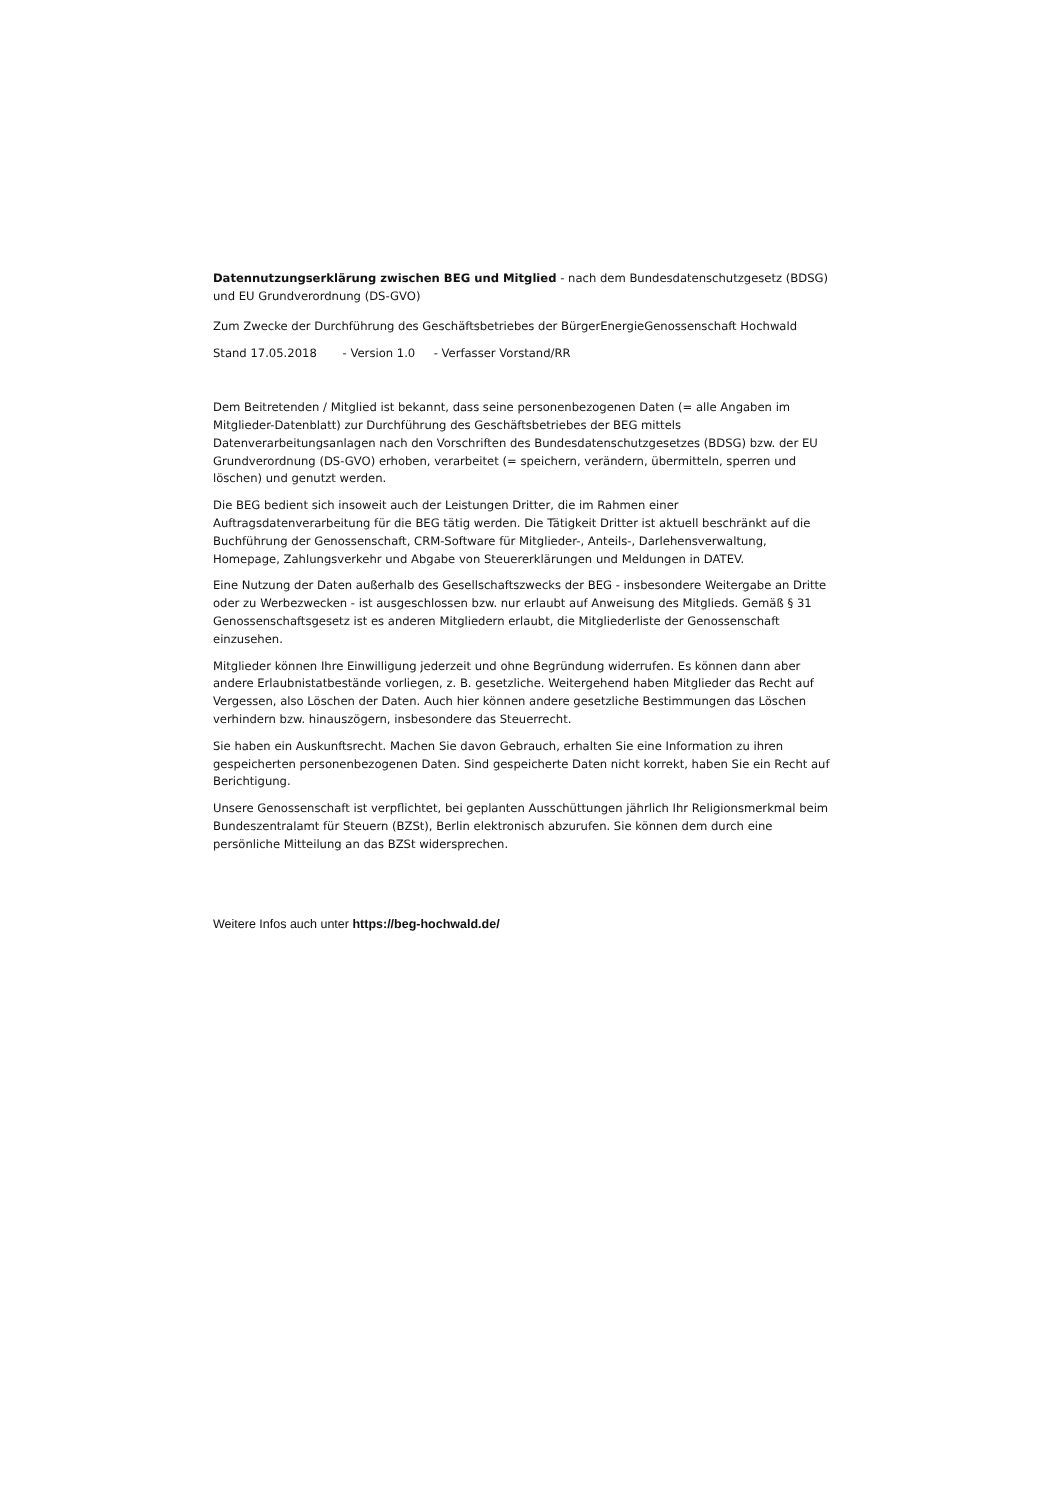Datennutzungserklärung zwischen BEG und Mitglied - nach dem Bundesdatenschutzgesetz (BDSG) und EU Grundverordnung (DS-GVO)
Zum Zwecke der Durchführung des Geschäftsbetriebes der BürgerEnergieGenossenschaft Hochwald
Stand 17.05.2018 - Version 1.0 - Verfasser Vorstand/RR
Dem Beitretenden / Mitglied ist bekannt, dass seine personenbezogenen Daten (= alle Angaben im Mitglieder-Datenblatt) zur Durchführung des Geschäftsbetriebes der BEG mittels Datenverarbeitungsanlagen nach den Vorschriften des Bundesdatenschutzgesetzes (BDSG) bzw. der EU Grundverordnung (DS-GVO) erhoben, verarbeitet (= speichern, verändern, übermitteln, sperren und löschen) und genutzt werden.
Die BEG bedient sich insoweit auch der Leistungen Dritter, die im Rahmen einer Auftragsdatenverarbeitung für die BEG tätig werden. Die Tätigkeit Dritter ist aktuell beschränkt auf die Buchführung der Genossenschaft, CRM-Software für Mitglieder-, Anteils-, Darlehensverwaltung, Homepage, Zahlungsverkehr und Abgabe von Steuererklärungen und Meldungen in DATEV.
Eine Nutzung der Daten außerhalb des Gesellschaftszwecks der BEG - insbesondere Weitergabe an Dritte oder zu Werbezwecken - ist ausgeschlossen bzw. nur erlaubt auf Anweisung des Mitglieds. Gemäß § 31 Genossenschaftsgesetz ist es anderen Mitgliedern erlaubt, die Mitgliederliste der Genossenschaft einzusehen.
Mitglieder können Ihre Einwilligung jederzeit und ohne Begründung widerrufen. Es können dann aber andere Erlaubnistatbestände vorliegen, z. B. gesetzliche. Weitergehend haben Mitglieder das Recht auf Vergessen, also Löschen der Daten. Auch hier können andere gesetzliche Bestimmungen das Löschen verhindern bzw. hinauszögern, insbesondere das Steuerrecht.
Sie haben ein Auskunftsrecht. Machen Sie davon Gebrauch, erhalten Sie eine Information zu ihren gespeicherten personenbezogenen Daten. Sind gespeicherte Daten nicht korrekt, haben Sie ein Recht auf Berichtigung.
Unsere Genossenschaft ist verpflichtet, bei geplanten Ausschüttungen jährlich Ihr Religionsmerkmal beim Bundeszentralamt für Steuern (BZSt), Berlin elektronisch abzurufen. Sie können dem durch eine persönliche Mitteilung an das BZSt widersprechen.
Weitere Infos auch unter https://beg-hochwald.de/